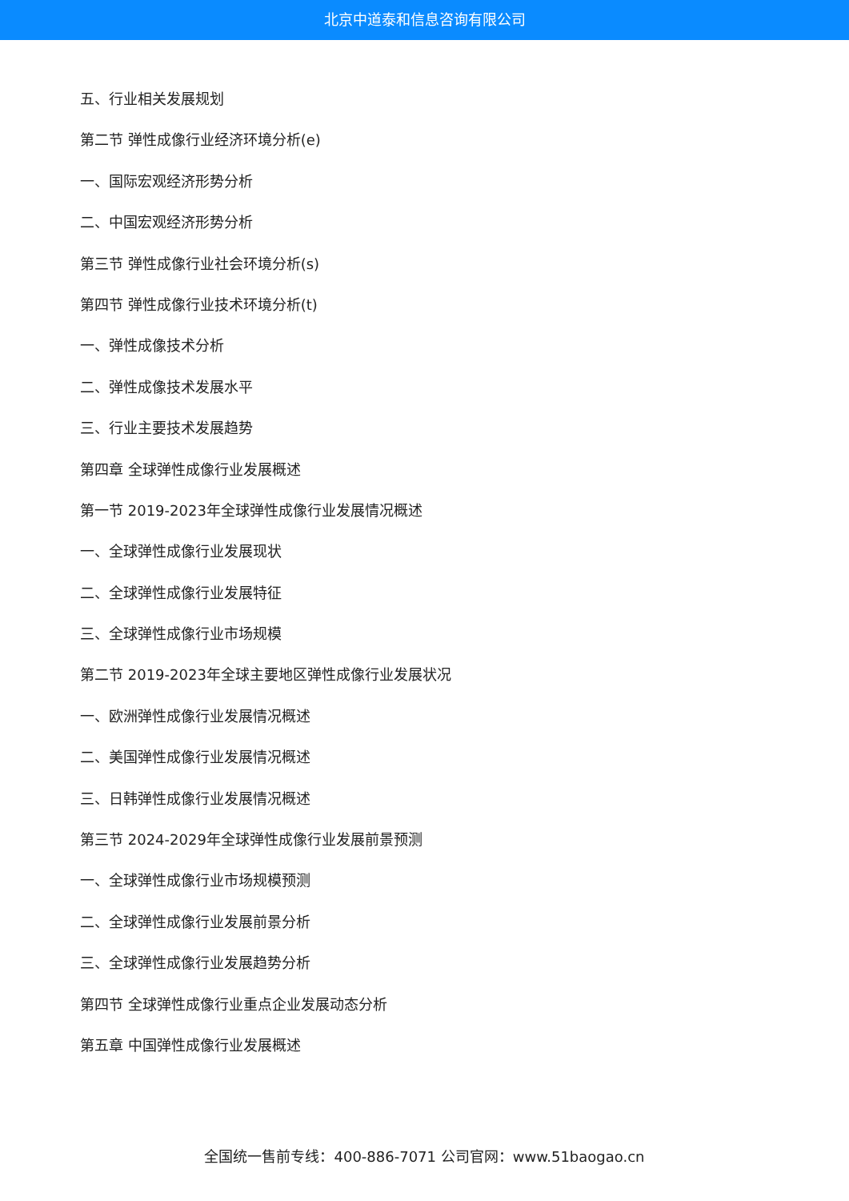北京中道泰和信息咨询有限公司
五、行业相关发展规划
第二节 弹性成像行业经济环境分析(e)
一、国际宏观经济形势分析
二、中国宏观经济形势分析
第三节 弹性成像行业社会环境分析(s)
第四节 弹性成像行业技术环境分析(t)
一、弹性成像技术分析
二、弹性成像技术发展水平
三、行业主要技术发展趋势
第四章 全球弹性成像行业发展概述
第一节 2019-2023年全球弹性成像行业发展情况概述
一、全球弹性成像行业发展现状
二、全球弹性成像行业发展特征
三、全球弹性成像行业市场规模
第二节 2019-2023年全球主要地区弹性成像行业发展状况
一、欧洲弹性成像行业发展情况概述
二、美国弹性成像行业发展情况概述
三、日韩弹性成像行业发展情况概述
第三节 2024-2029年全球弹性成像行业发展前景预测
一、全球弹性成像行业市场规模预测
二、全球弹性成像行业发展前景分析
三、全球弹性成像行业发展趋势分析
第四节 全球弹性成像行业重点企业发展动态分析
第五章 中国弹性成像行业发展概述
全国统一售前专线：400-886-7071 公司官网：www.51baogao.cn